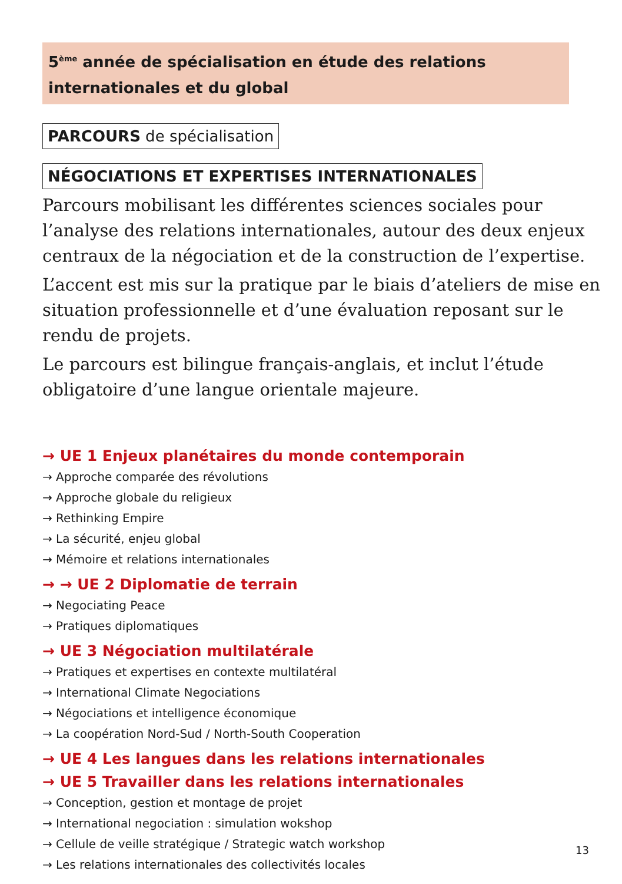5<sup>ème</sup> année de spécialisation en étude des relations internationales et du global
PARCOURS de spécialisation
NÉGOCIATIONS ET EXPERTISES INTERNATIONALES
Parcours mobilisant les différentes sciences sociales pour l’analyse des relations internationales, autour des deux enjeux centraux de la négociation et de la construction de l’expertise.
L’accent est mis sur la pratique par le biais d’ateliers de mise en situation professionnelle et d’une évaluation reposant sur le rendu de projets.
Le parcours est bilingue français-anglais, et inclut l’étude obligatoire d’une langue orientale majeure.
→ UE 1 Enjeux planétaires du monde contemporain
→ Approche comparée des révolutions
→ Approche globale du religieux
→ Rethinking Empire
→ La sécurité, enjeu global
→ Mémoire et relations internationales
→ → UE 2 Diplomatie de terrain
→ Negociating Peace
→ Pratiques diplomatiques
→ UE 3 Négociation multilatérale
→ Pratiques et expertises en contexte multilatéral
→ International Climate Negociations
→ Négociations et intelligence économique
→ La coopération Nord-Sud / North-South Cooperation
→ UE 4 Les langues dans les relations internationales
→ UE 5 Travailler dans les relations internationales
→ Conception, gestion et montage de projet
→ International negociation : simulation wokshop
→ Cellule de veille stratégique / Strategic watch workshop
→ Les relations internationales des collectivités locales
13